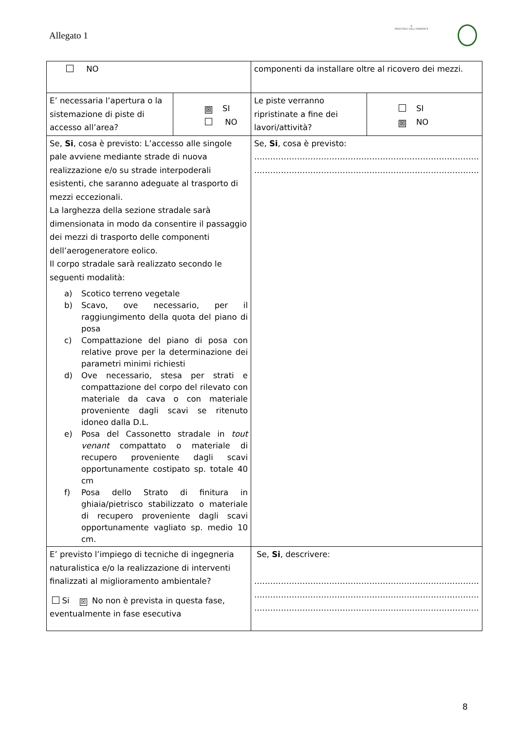Allegato 1
★
MINISTERO DELL'AMBIENTE
| NO | | componenti da installare oltre al ricovero dei mezzi. | |
| E’ necessaria l’apertura o la sistemazione di piste di accesso all’area? | ☒ SI NO | Le piste verranno ripristinate a fine dei lavori/attività? | SI ☒ NO |
| Se, Si , cosa è previsto: L’accesso alle singole pale avviene mediante strade di nuova realizzazione e/o su strade interpoderali esistenti, che saranno adeguate al trasporto di mezzi eccezionali. La larghezza della sezione stradale sarà dimensionata in modo da consentire il passaggio dei mezzi di trasporto delle componenti dell’aerogeneratore eolico. Il corpo stradale sarà realizzato secondo le seguenti modalità: a) Scotico terreno vegetale b) Scavo, ove necessario, per il raggiungimento della quota del piano di posa c) Compattazione del piano di posa con relative prove per la determinazione dei parametri minimi richiesti d) Ove necessario, stesa per strati e compattazione del corpo del rilevato con materiale da cava o con materiale proveniente dagli scavi se ritenuto idoneo dalla D.L. e) Posa del Cassonetto stradale in tout venant compattato o materiale di recupero proveniente dagli scavi opportunamente costipato sp. totale 40 cm f) Posa dello Strato di finitura in ghiaia/pietrisco stabilizzato o materiale di recupero proveniente dagli scavi opportunamente vagliato sp. medio 10 cm. | | Se, Si , cosa è previsto: ………………………………………………………………………… ………………………………………………………………………… | |
| E’ previsto l’impiego di tecniche di ingegneria naturalistica e/o la realizzazione di interventi finalizzati al miglioramento ambientale? Si ☒ No non è prevista in questa fase, eventualmente in fase esecutiva | | Se, Si , descrivere: ………………………………………………………………………… ………………………………………………………………………… ………………………………………………………………………… | |
8